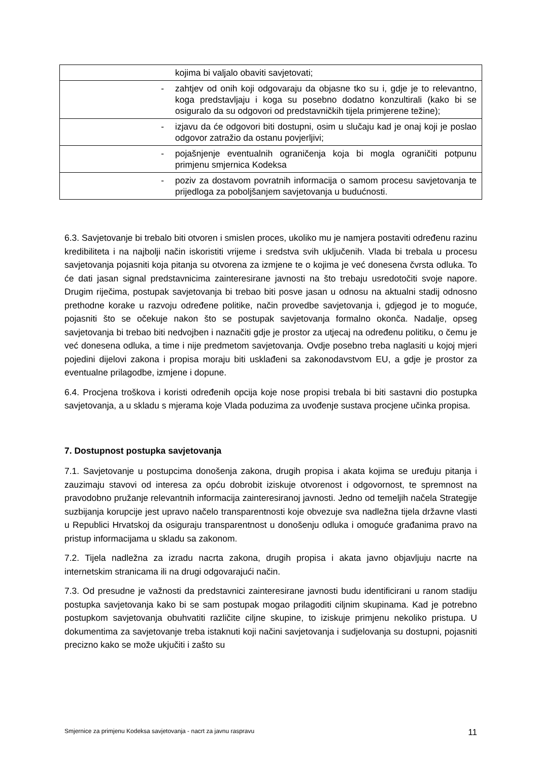| | kojima bi valjalo obaviti savjetovati; |
| - | zahtjev od onih koji odgovaraju da objasne tko su i, gdje je to relevantno, koga predstavljaju i koga su posebno dodatno konzultirali (kako bi se osiguralo da su odgovori od predstavničkih tijela primjerene težine); |
| - | izjavu da će odgovori biti dostupni, osim u slučaju kad je onaj koji je poslao odgovor zatražio da ostanu povjerljivi; |
| - | pojašnjenje eventualnih ograničenja koja bi mogla ograničiti potpunu primjenu smjernica Kodeksa |
| - | poziv za dostavom povratnih informacija o samom procesu savjetovanja te prijedloga za poboljšanjem savjetovanja u budućnosti. |
6.3. Savjetovanje bi trebalo biti otvoren i smislen proces, ukoliko mu je namjera postaviti određenu razinu kredibiliteta i na najbolji način iskoristiti vrijeme i sredstva svih uključenih. Vlada bi trebala u procesu savjetovanja pojasniti koja pitanja su otvorena za izmjene te o kojima je već donesena čvrsta odluka. To će dati jasan signal predstavnicima zainteresirane javnosti na što trebaju usredotočiti svoje napore. Drugim riječima, postupak savjetovanja bi trebao biti posve jasan u odnosu na aktualni stadij odnosno prethodne korake u razvoju određene politike, način provedbe savjetovanja i, gdjegod je to moguće, pojasniti što se očekuje nakon što se postupak savjetovanja formalno okonča. Nadalje, opseg savjetovanja bi trebao biti nedvojben i naznačiti gdje je prostor za utjecaj na određenu politiku, o čemu je već donesena odluka, a time i nije predmetom savjetovanja. Ovdje posebno treba naglasiti u kojoj mjeri pojedini dijelovi zakona i propisa moraju biti usklađeni sa zakonodavstvom EU, a gdje je prostor za eventualne prilagodbe, izmjene i dopune.
6.4. Procjena troškova i koristi određenih opcija koje nose propisi trebala bi biti sastavni dio postupka savjetovanja, a u skladu s mjerama koje Vlada poduzima za uvođenje sustava procjene učinka propisa.
7. Dostupnost postupka savjetovanja
7.1. Savjetovanje u postupcima donošenja zakona, drugih propisa i akata kojima se uređuju pitanja i zauzimaju stavovi od interesa za opću dobrobit iziskuje otvorenost i odgovornost, te spremnost na pravodobno pružanje relevantnih informacija zainteresiranoj javnosti. Jedno od temeljih načela Strategije suzbijanja korupcije jest upravo načelo transparentnosti koje obvezuje sva nadležna tijela državne vlasti u Republici Hrvatskoj da osiguraju transparentnost u donošenju odluka i omoguće građanima pravo na pristup informacijama u skladu sa zakonom.
7.2. Tijela nadležna za izradu nacrta zakona, drugih propisa i akata javno objavljuju nacrte na internetskim stranicama ili na drugi odgovarajući način.
7.3. Od presudne je važnosti da predstavnici zainteresirane javnosti budu identificirani u ranom stadiju postupka savjetovanja kako bi se sam postupak mogao prilagoditi ciljnim skupinama. Kad je potrebno postupkom savjetovanja obuhvatiti različite ciljne skupine, to iziskuje primjenu nekoliko pristupa. U dokumentima za savjetovanje treba istaknuti koji načini savjetovanja i sudjelovanja su dostupni, pojasniti precizno kako se može ukjučiti i zašto su
Smjernice za primjenu Kodeksa savjetovanja - nacrt za javnu raspravu 11